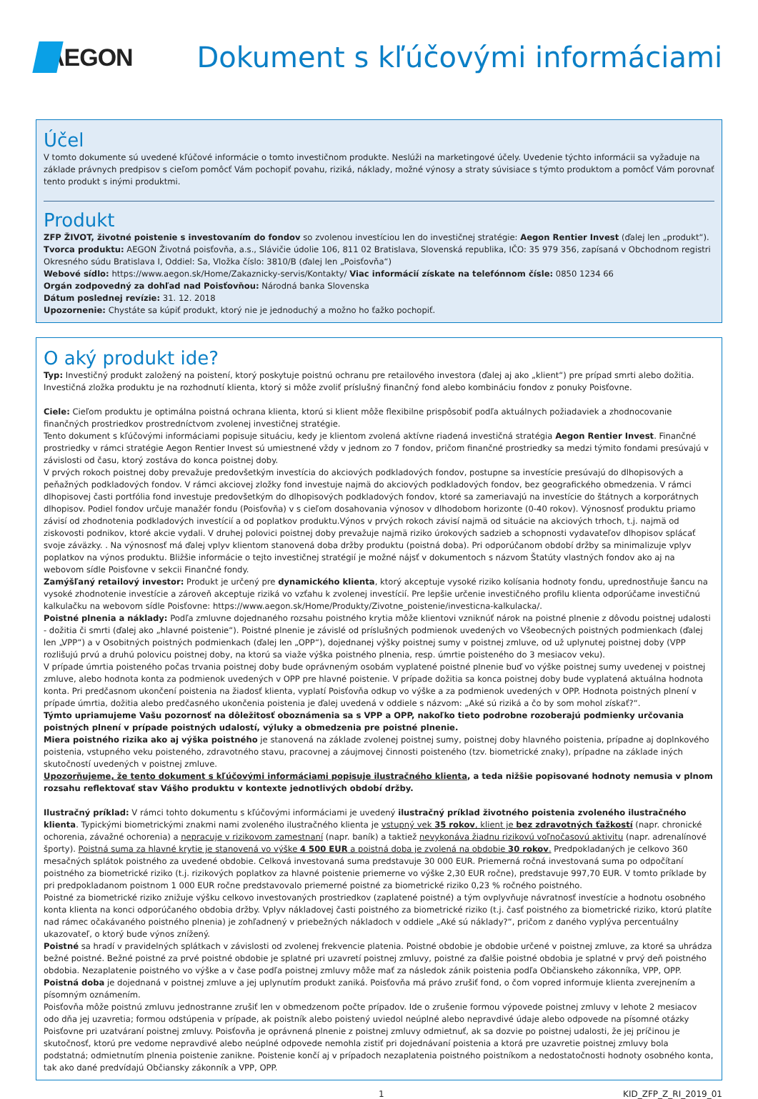AEGON
Dokument s kľúčovými informáciami
Účel
V tomto dokumente sú uvedené kľúčové informácie o tomto investičnom produkte. Neslúži na marketingové účely. Uvedenie týchto informácii sa vyžaduje na základe právnych predpisov s cieľom pomôcť Vám pochopiť povahu, riziká, náklady, možné výnosy a straty súvisiace s týmto produktom a pomôcť Vám porovnať tento produkt s inými produktmi.
Produkt
ZFP ŽIVOT, životné poistenie s investovaním do fondov so zvolenou investíciou len do investičnej stratégie: Aegon Rentier Invest (ďalej len „produkt“).
Tvorca produktu: AEGON Životná poisťovňa, a.s., Slávičie údolie 106, 811 02 Bratislava, Slovenská republika, IČO: 35 979 356, zapísaná v Obchodnom registri Okresného súdu Bratislava I, Oddiel: Sa, Vložka číslo: 3810/B (ďalej len „Poisťovňa“)
Webové sídlo: https://www.aegon.sk/Home/Zakaznicky-servis/Kontakty/ Viac informácií získate na telefónnom čísle: 0850 1234 66
Orgán zodpovedný za dohľad nad Poisťovňou: Národná banka Slovenska
Dátum poslednej revízie: 31. 12. 2018
Upozornenie: Chystáte sa kúpiť produkt, ktorý nie je jednoduchý a možno ho ťažko pochopiť.
O aký produkt ide?
Typ: Investičný produkt založený na poistení, ktorý poskytuje poistnú ochranu pre retailového investora (ďalej aj ako „klient“) pre prípad smrti alebo dožitia. Investičná zložka produktu je na rozhodnutí klienta, ktorý si môže zvoliť príslušný finančný fond alebo kombináciu fondov z ponuky Poisťovne.
Ciele: Cieľom produktu je optimálna poistná ochrana klienta, ktorú si klient môže flexibilne prispôsobiť podľa aktuálnych požiadaviek a zhodnocovanie finančných prostriedkov prostredníctvom zvolenej investičnej stratégie.
Tento dokument s kľúčovými informáciami popisuje situáciu, kedy je klientom zvolená aktívne riadená investičná stratégia Aegon Rentier Invest. Finančné prostriedky v rámci stratégie Aegon Rentier Invest sú umiestnené vždy v jednom zo 7 fondov, pričom finančné prostriedky sa medzi týmito fondami presúvajú v závislosti od času, ktorý zostáva do konca poistnej doby.
V prvých rokoch poistnej doby prevažuje predovšetkým investícia do akciových podkladových fondov, postupne sa investície presúvajú do dlhopisových a peňažných podkladových fondov. V rámci akciovej zložky fond investuje najmä do akciových podkladových fondov, bez geografického obmedzenia. V rámci dlhopisovej časti portfólia fond investuje predovšetkým do dlhopisových podkladových fondov, ktoré sa zameriavajú na investície do štátnych a korporátnych dlhopisov. Podiel fondov určuje manažér fondu (Poisťovňa) v s cieľom dosahovania výnosov v dlhodobom horizonte (0-40 rokov). Výnosnosť produktu priamo závisí od zhodnotenia podkladových investícií a od poplatkov produktu.Výnos v prvých rokoch závisí najmä od situácie na akciových trhoch, t.j. najmä od ziskovosti podnikov, ktoré akcie vydali. V druhej polovici poistnej doby prevažuje najmä riziko úrokových sadzieb a schopnosti vydavateľov dlhopisov splácať svoje záväzky. . Na výnosnosť má ďalej vplyv klientom stanovená doba držby produktu (poistná doba). Pri odporúčanom období držby sa minimalizuje vplyv poplatkov na výnos produktu. Bližšie informácie o tejto investičnej stratégií je možné nájsť v dokumentoch s názvom Štatúty vlastných fondov ako aj na webovom sídle Poisťovne v sekcii Finančné fondy.
Zamýšľaný retailový investor: Produkt je určený pre dynamického klienta, ktorý akceptuje vysoké riziko kolísania hodnoty fondu, uprednostňuje šancu na vysoké zhodnotenie investície a zároveň akceptuje riziká vo vzťahu k zvolenej investícií. Pre lepšie určenie investičného profilu klienta odporúčame investičnú kalkulačku na webovom sídle Poisťovne: https://www.aegon.sk/Home/Produkty/Zivotne_poistenie/investicna-kalkulacka/.
Poistné plnenia a náklady: Podľa zmluvne dojednaného rozsahu poistného krytia môže klientovi vzniknúť nárok na poistné plnenie z dôvodu poistnej udalosti - dožitia či smrti (ďalej ako „hlavné poistenie“). Poistné plnenie je závislé od príslušných podmienok uvedených vo Všeobecných poistných podmienkach (ďalej len „VPP“) a v Osobitných poistných podmienkach (ďalej len „OPP“), dojednanej výšky poistnej sumy v poistnej zmluve, od už uplynutej poistnej doby (VPP rozlišujú prvú a druhú polovicu poistnej doby, na ktorú sa viaže výška poistného plnenia, resp. úmrtie poisteného do 3 mesiacov veku).
V prípade úmrtia poisteného počas trvania poistnej doby bude oprávneným osobám vyplatené poistné plnenie buď vo výške poistnej sumy uvedenej v poistnej zmluve, alebo hodnota konta za podmienok uvedených v OPP pre hlavné poistenie. V prípade dožitia sa konca poistnej doby bude vyplatená aktuálna hodnota konta. Pri predčasnom ukončení poistenia na žiadosť klienta, vyplatí Poisťovňa odkup vo výške a za podmienok uvedených v OPP. Hodnota poistných plnení v prípade úmrtia, dožitia alebo predčasného ukončenia poistenia je ďalej uvedená v oddiele s názvom: „Aké sú riziká a čo by som mohol získať?“.
Týmto upriamujeme Vašu pozornosť na dôležitosť oboznámenia sa s VPP a OPP, nakoľko tieto podrobne rozoberajú podmienky určovania poistných plnení v prípade poistných udalostí, výluky a obmedzenia pre poistné plnenie.
Miera poistného rizika ako aj výška poistného je stanovená na základe zvolenej poistnej sumy, poistnej doby hlavného poistenia, prípadne aj doplnkového poistenia, vstupného veku poisteného, zdravotného stavu, pracovnej a záujmovej činnosti poisteného (tzv. biometrické znaky), prípadne na základe iných skutočností uvedených v poistnej zmluve.
Upozorňujeme, že tento dokument s kľúčovými informáciami popisuje ilustračného klienta, a teda nižšie popisované hodnoty nemusia v plnom rozsahu reflektovať stav Vášho produktu v kontexte jednotlivých období držby.
Ilustračný príklad: V rámci tohto dokumentu s kľúčovými informáciami je uvedený ilustračný príklad životného poistenia zvoleného ilustračného klienta. Typickými biometrickými znakmi nami zvoleného ilustračného klienta je vstupný vek 35 rokov, klient je bez zdravotných ťažkostí (napr. chronické ochorenia, závažné ochorenia) a nepracuje v rizikovom zamestnaní (napr. baník) a taktiež nevykonáva žiadnu rizikovú voľnočasovú aktivitu (napr. adrenalínové športy). Poistná suma za hlavné krytie je stanovená vo výške 4 500 EUR a poistná doba je zvolená na obdobie 30 rokov. Predpokladaných je celkovo 360 mesačných splátok poistného za uvedené obdobie. Celková investovaná suma predstavuje 30 000 EUR. Priemerná ročná investovaná suma po odpočítaní poistného za biometrické riziko (t.j. rizikových poplatkov za hlavné poistenie priemerne vo výške 2,30 EUR ročne), predstavuje 997,70 EUR. V tomto príklade by pri predpokladanom poistnom 1 000 EUR ročne predstavovalo priemerné poistné za biometrické riziko 0,23 % ročného poistného.
Poistné za biometrické riziko znižuje výšku celkovo investovaných prostriedkov (zaplatené poistné) a tým ovplyvňuje návratnosť investície a hodnotu osobného konta klienta na konci odporúčaného obdobia držby. Vplyv nákladovej časti poistného za biometrické riziko (t.j. časť poistného za biometrické riziko, ktorú platíte nad rámec očakávaného poistného plnenia) je zohľadnený v priebežných nákladoch v oddiele „Aké sú náklady?“, pričom z daného vyplýva percentuálny ukazovateľ, o ktorý bude výnos znížený.
Poistné sa hradí v pravidelných splátkach v závislosti od zvolenej frekvencie platenia. Poistné obdobie je obdobie určené v poistnej zmluve, za ktoré sa uhrádza bežné poistné. Bežné poistné za prvé poistné obdobie je splatné pri uzavretí poistnej zmluvy, poistné za ďalšie poistné obdobia je splatné v prvý deň poistného obdobia. Nezaplatenie poistného vo výške a v čase podľa poistnej zmluvy môže mať za následok zánik poistenia podľa Občianskeho zákonníka, VPP, OPP.
Poistná doba je dojednaná v poistnej zmluve a jej uplynutím produkt zaniká. Poisťovňa má právo zrušiť fond, o čom vopred informuje klienta zverejnením a písomným oznámením.
Poisťovňa môže poistnú zmluvu jednostranne zrušiť len v obmedzenom počte prípadov. Ide o zrušenie formou výpovede poistnej zmluvy v lehote 2 mesiacov odo dňa jej uzavretia; formou odstúpenia v prípade, ak poistník alebo poistený uviedol neúplné alebo nepravdivé údaje alebo odpovede na písomné otázky Poisťovne pri uzatváraní poistnej zmluvy. Poisťovňa je oprávnená plnenie z poistnej zmluvy odmietnuť, ak sa dozvie po poistnej udalosti, že jej príčinou je skutočnosť, ktorú pre vedome nepravdivé alebo neúplné odpovede nemohla zistiť pri dojednávaní poistenia a ktorá pre uzavretie poistnej zmluvy bola podstatná; odmietnutím plnenia poistenie zanikne. Poistenie končí aj v prípadoch nezaplatenia poistného poistníkom a nedostatočnosti hodnoty osobného konta, tak ako dané predvídajú Občiansky zákonník a VPP, OPP.
1 KID_ZFP_Z_RI_2019_01